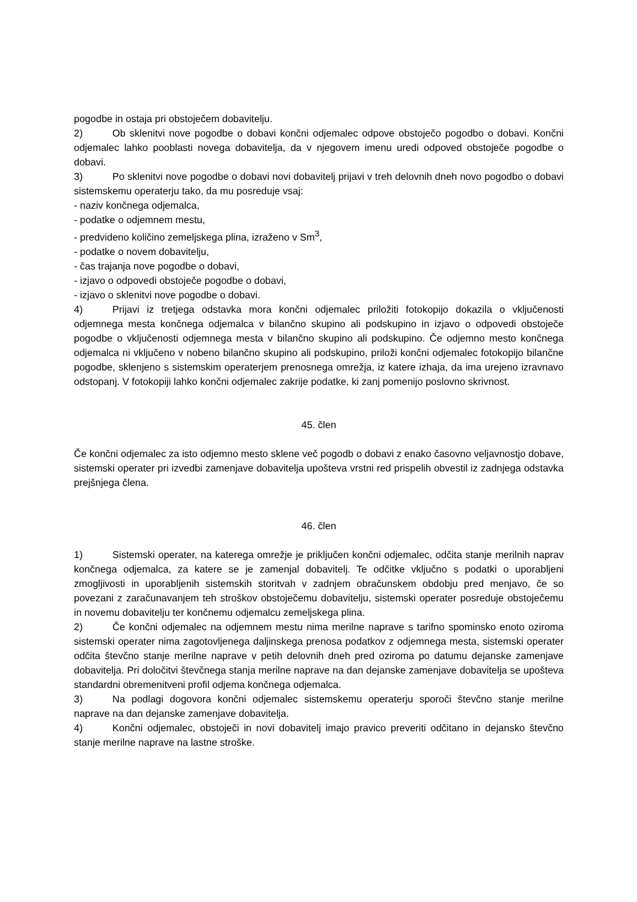pogodbe in ostaja pri obstoječem dobavitelju.
2) Ob sklenitvi nove pogodbe o dobavi končni odjemalec odpove obstoječo pogodbo o dobavi. Končni odjemalec lahko pooblasti novega dobavitelja, da v njegovem imenu uredi odpoved obstoječe pogodbe o dobavi.
3) Po sklenitvi nove pogodbe o dobavi novi dobavitelj prijavi v treh delovnih dneh novo pogodbo o dobavi sistemskemu operaterju tako, da mu posreduje vsaj:
- naziv končnega odjemalca,
- podatke o odjemnem mestu,
- predvideno količino zemeljskega plina, izraženo v Sm<sup>3</sup>,
- podatke o novem dobavitelju,
- čas trajanja nove pogodbe o dobavi,
- izjavo o odpovedi obstoječe pogodbe o dobavi,
- izjavo o sklenitvi nove pogodbe o dobavi.
4) Prijavi iz tretjega odstavka mora končni odjemalec priložiti fotokopijo dokazila o vključenosti odjemnega mesta končnega odjemalca v bilančno skupino ali podskupino in izjavo o odpovedi obstoječe pogodbe o vključenosti odjemnega mesta v bilančno skupino ali podskupino. Če odjemno mesto končnega odjemalca ni vključeno v nobeno bilančno skupino ali podskupino, priloži končni odjemalec fotokopijo bilančne pogodbe, sklenjeno s sistemskim operaterjem prenosnega omrežja, iz katere izhaja, da ima urejeno izravnavo odstopanj. V fotokopiji lahko končni odjemalec zakrije podatke, ki zanj pomenijo poslovno skrivnost.
45. člen
Če končni odjemalec za isto odjemno mesto sklene več pogodb o dobavi z enako časovno veljavnostjo dobave, sistemski operater pri izvedbi zamenjave dobavitelja upošteva vrstni red prispelih obvestil iz zadnjega odstavka prejšnjega člena.
46. člen
1) Sistemski operater, na katerega omrežje je priključen končni odjemalec, odčita stanje merilnih naprav končnega odjemalca, za katere se je zamenjal dobavitelj. Te odčitke vključno s podatki o uporabljeni zmogljivosti in uporabljenih sistemskih storitvah v zadnjem obračunskem obdobju pred menjavo, če so povezani z zaračunavanjem teh stroškov obstoječemu dobavitelju, sistemski operater posreduje obstoječemu in novemu dobavitelju ter končnemu odjemalcu zemeljskega plina.
2) Če končni odjemalec na odjemnem mestu nima merilne naprave s tarifno spominsko enoto oziroma sistemski operater nima zagotovljenega daljinskega prenosa podatkov z odjemnega mesta, sistemski operater odčita števčno stanje merilne naprave v petih delovnih dneh pred oziroma po datumu dejanske zamenjave dobavitelja. Pri določitvi števčnega stanja merilne naprave na dan dejanske zamenjave dobavitelja se upošteva standardni obremenitveni profil odjema končnega odjemalca.
3) Na podlagi dogovora končni odjemalec sistemskemu operaterju sporoči števčno stanje merilne naprave na dan dejanske zamenjave dobavitelja.
4) Končni odjemalec, obstoječi in novi dobavitelj imajo pravico preveriti odčitano in dejansko števčno stanje merilne naprave na lastne stroške.